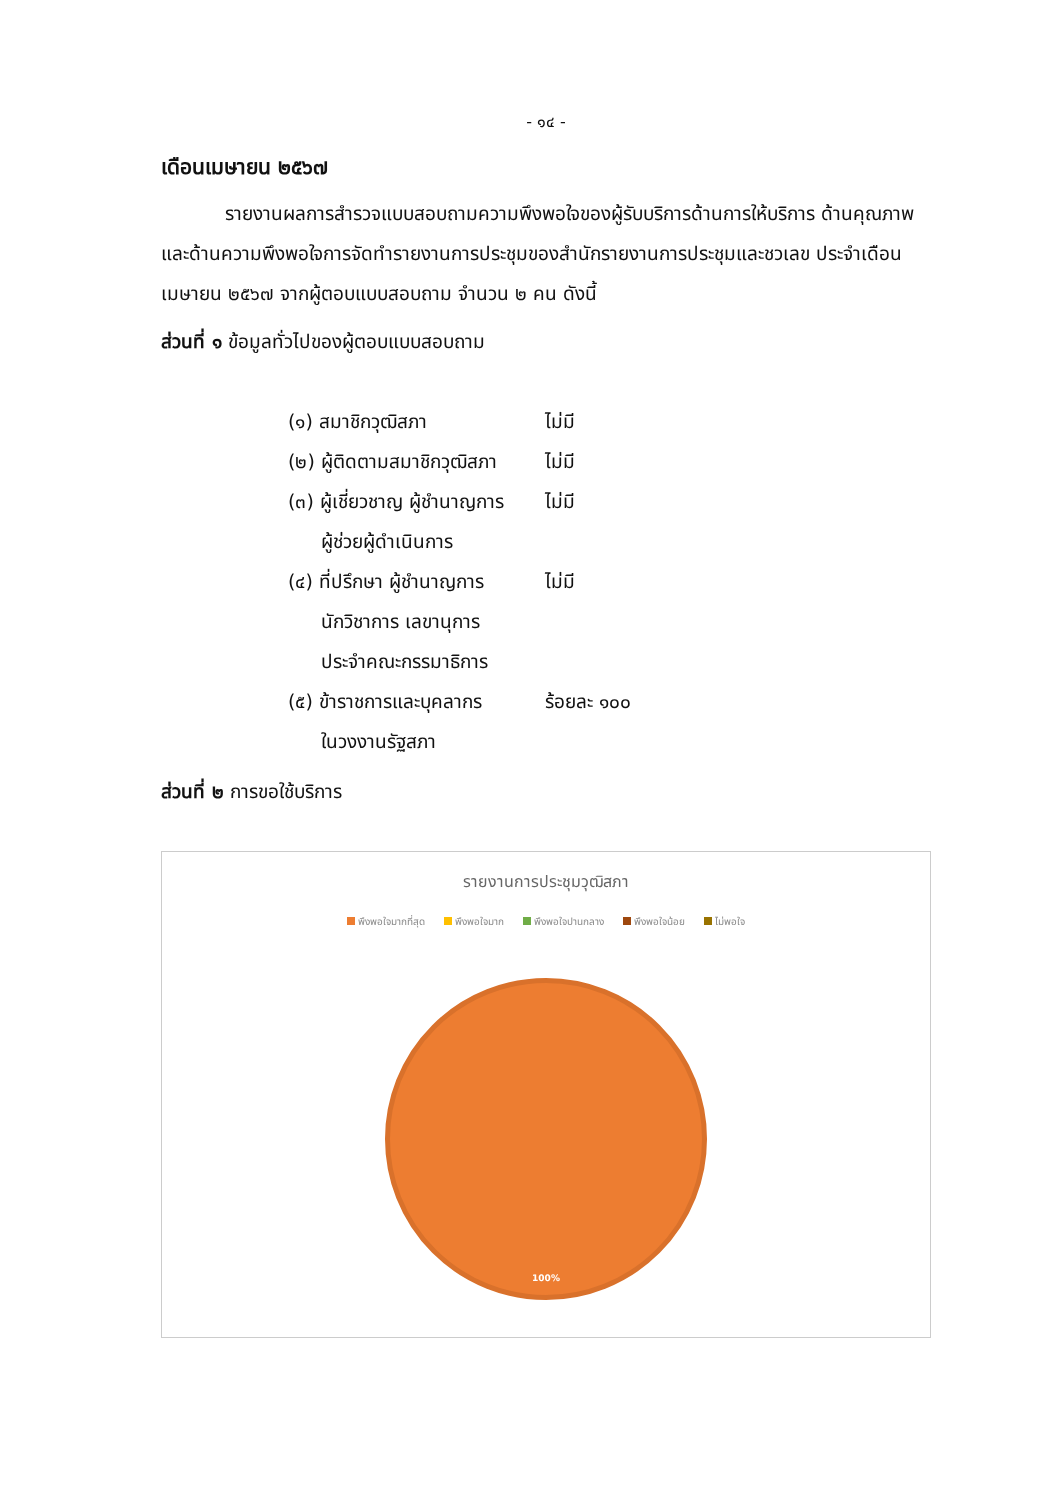- ๑๔ -
เดือนเมษายน ๒๕๖๗
รายงานผลการสำรวจแบบสอบถามความพึงพอใจของผู้รับบริการด้านการให้บริการ ด้านคุณภาพและด้านความพึงพอใจการจัดทำรายงานการประชุมของสำนักรายงานการประชุมและชวเลข ประจำเดือนเมษายน ๒๕๖๗ จากผู้ตอบแบบสอบถาม จำนวน ๒ คน ดังนี้
ส่วนที่ ๑ ข้อมูลทั่วไปของผู้ตอบแบบสอบถาม
(๑) สมาชิกวุฒิสภา ไม่มี
(๒) ผู้ติดตามสมาชิกวุฒิสภา
ไม่มี
(๓) ผู้เชี่ยวชาญ ผู้ชำนาญการ
ผู้ช่วยผู้ดำเนินการ
ไม่มี
(๔) ที่ปรึกษา ผู้ชำนาญการ
นักวิชาการ เลขานุการ
ประจำคณะกรรมาธิการ
ไม่มี
(๕) ข้าราชการและบุคลากร
ในวงงานรัฐสภา
ร้อยละ ๑๐๐
ส่วนที่ ๒ การขอใช้บริการ
รายงานการประชุมวุฒิสภา
พึงพอใจมากที่สุด พึงพอใจมาก พึงพอใจปานกลาง พึงพอใจน้อย ไม่พอใจ
100%